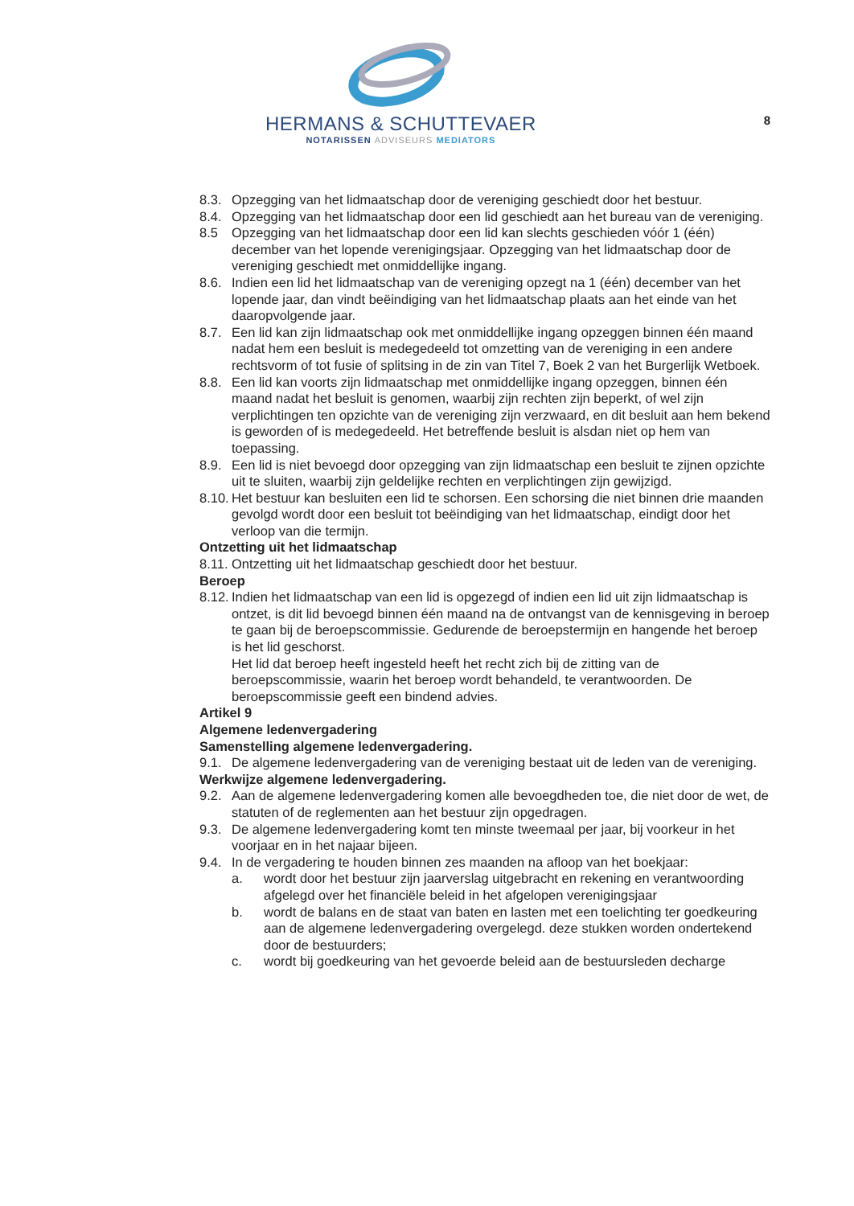HERMANS & SCHUTTEVAER
NOTARISSEN ADVISEURS MEDIATORS
8
8.3. Opzegging van het lidmaatschap door de vereniging geschiedt door het bestuur.
8.4. Opzegging van het lidmaatschap door een lid geschiedt aan het bureau van de vereniging.
8.5 Opzegging van het lidmaatschap door een lid kan slechts geschieden vóór 1 (één) december van het lopende verenigingsjaar. Opzegging van het lidmaatschap door de vereniging geschiedt met onmiddellijke ingang.
8.6. Indien een lid het lidmaatschap van de vereniging opzegt na 1 (één) december van het lopende jaar, dan vindt beëindiging van het lidmaatschap plaats aan het einde van het daaropvolgende jaar.
8.7. Een lid kan zijn lidmaatschap ook met onmiddellijke ingang opzeggen binnen één maand nadat hem een besluit is medegedeeld tot omzetting van de vereniging in een andere rechtsvorm of tot fusie of splitsing in de zin van Titel 7, Boek 2 van het Burgerlijk Wetboek.
8.8. Een lid kan voorts zijn lidmaatschap met onmiddellijke ingang opzeggen, binnen één maand nadat het besluit is genomen, waarbij zijn rechten zijn beperkt, of wel zijn verplichtingen ten opzichte van de vereniging zijn verzwaard, en dit besluit aan hem bekend is geworden of is medegedeeld. Het betreffende besluit is alsdan niet op hem van toepassing.
8.9. Een lid is niet bevoegd door opzegging van zijn lidmaatschap een besluit te zijnen opzichte uit te sluiten, waarbij zijn geldelijke rechten en verplichtingen zijn gewijzigd.
8.10. Het bestuur kan besluiten een lid te schorsen. Een schorsing die niet binnen drie maanden gevolgd wordt door een besluit tot beëindiging van het lidmaatschap, eindigt door het verloop van die termijn.
Ontzetting uit het lidmaatschap
8.11. Ontzetting uit het lidmaatschap geschiedt door het bestuur.
Beroep
8.12. Indien het lidmaatschap van een lid is opgezegd of indien een lid uit zijn lidmaatschap is ontzet, is dit lid bevoegd binnen één maand na de ontvangst van de kennisgeving in beroep te gaan bij de beroepscommissie. Gedurende de beroepstermijn en hangende het beroep is het lid geschorst.
Het lid dat beroep heeft ingesteld heeft het recht zich bij de zitting van de beroepscommissie, waarin het beroep wordt behandeld, te verantwoorden. De beroepscommissie geeft een bindend advies.
Artikel 9
Algemene ledenvergadering
Samenstelling algemene ledenvergadering.
9.1. De algemene ledenvergadering van de vereniging bestaat uit de leden van de vereniging.
Werkwijze algemene ledenvergadering.
9.2. Aan de algemene ledenvergadering komen alle bevoegdheden toe, die niet door de wet, de statuten of de reglementen aan het bestuur zijn opgedragen.
9.3. De algemene ledenvergadering komt ten minste tweemaal per jaar, bij voorkeur in het voorjaar en in het najaar bijeen.
9.4. In de vergadering te houden binnen zes maanden na afloop van het boekjaar:
a. wordt door het bestuur zijn jaarverslag uitgebracht en rekening en verantwoording afgelegd over het financiële beleid in het afgelopen verenigingsjaar
b. wordt de balans en de staat van baten en lasten met een toelichting ter goedkeuring aan de algemene ledenvergadering overgelegd. deze stukken worden ondertekend door de bestuurders;
c. wordt bij goedkeuring van het gevoerde beleid aan de bestuursleden decharge